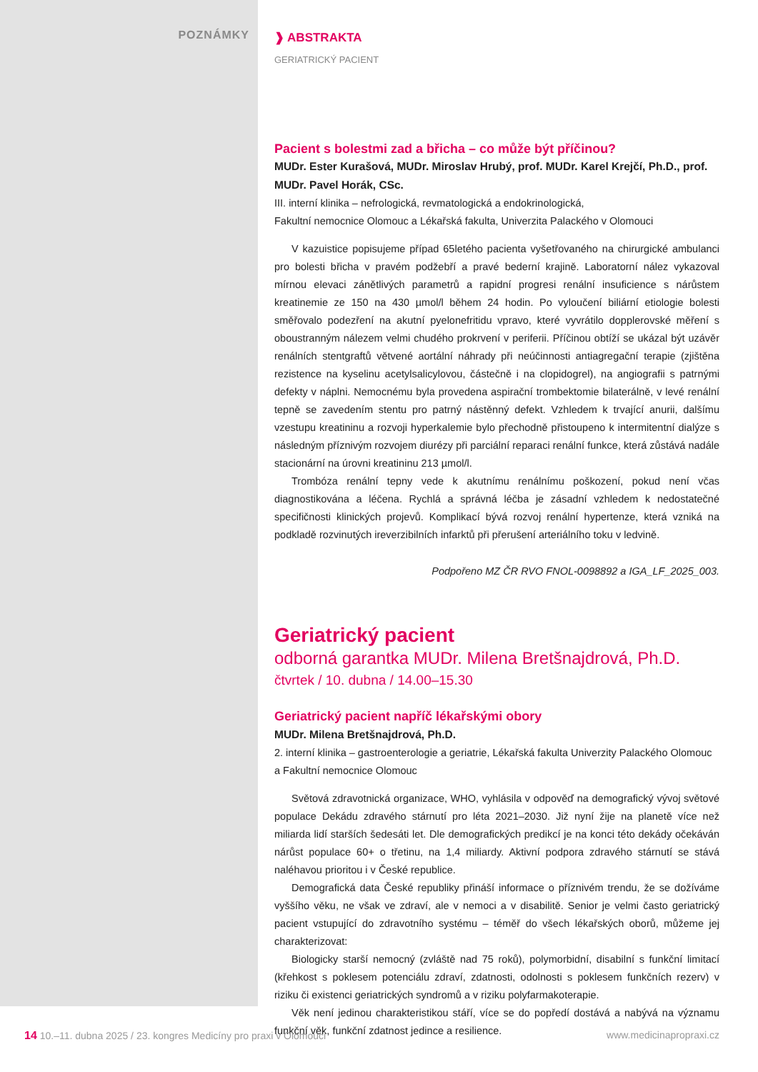POZNÁMKY
❱ ABSTRAKTA
GERIATRICKÝ PACIENT
Pacient s bolestmi zad a břicha – co může být příčinou?
MUDr. Ester Kurašová, MUDr. Miroslav Hrubý, prof. MUDr. Karel Krejčí, Ph.D., prof. MUDr. Pavel Horák, CSc.
III. interní klinika – nefrologická, revmatologická a endokrinologická,
Fakultní nemocnice Olomouc a Lékařská fakulta, Univerzita Palackého v Olomouci
V kazuistice popisujeme případ 65letého pacienta vyšetřovaného na chirurgické ambulanci pro bolesti břicha v pravém podžebří a pravé bederní krajině. Laboratorní nález vykazoval mírnou elevaci zánětlivých parametrů a rapidní progresi renální insuficience s nárůstem kreatinemie ze 150 na 430 µmol/l během 24 hodin. Po vyloučení biliární etiologie bolesti směřovalo podezření na akutní pyelonefritidu vpravo, které vyvrátilo dopplerovské měření s oboustranným nálezem velmi chudého prokrvení v periferii. Příčinou obtíží se ukázal být uzávěr renálních stentgraftů větvené aortální náhrady při neúčinnosti antiagregační terapie (zjištěna rezistence na kyselinu acetylsalicylovou, částečně i na clopidogrel), na angiografii s patrnými defekty v náplni. Nemocnému byla provedena aspirační trombektomie bilaterálně, v levé renální tepně se zavedením stentu pro patrný nástěnný defekt. Vzhledem k trvající anurii, dalšímu vzestupu kreatininu a rozvoji hyperkalemie bylo přechodně přistoupeno k intermitentní dialýze s následným příznivým rozvojem diurézy při parciální reparaci renální funkce, která zůstává nadále stacionární na úrovni kreatininu 213 µmol/l.
Trombóza renální tepny vede k akutnímu renálnímu poškození, pokud není včas diagnostikována a léčena. Rychlá a správná léčba je zásadní vzhledem k nedostatečné specifičnosti klinických projevů. Komplikací bývá rozvoj renální hypertenze, která vzniká na podkladě rozvinutých ireverzibilních infarktů při přerušení arteriálního toku v ledvině.
Podpořeno MZ ČR RVO FNOL-0098892 a IGA_LF_2025_003.
Geriatrický pacient
odborná garantka MUDr. Milena Bretšnajdrová, Ph.D.
čtvrtek / 10. dubna / 14.00–15.30
Geriatrický pacient napříč lékařskými obory
MUDr. Milena Bretšnajdrová, Ph.D.
2. interní klinika – gastroenterologie a geriatrie, Lékařská fakulta Univerzity Palackého Olomouc a Fakultní nemocnice Olomouc
Světová zdravotnická organizace, WHO, vyhlásila v odpověď na demografický vývoj světové populace Dekádu zdravého stárnutí pro léta 2021–2030. Již nyní žije na planetě více než miliarda lidí starších šedesáti let. Dle demografických predikcí je na konci této dekády očekáván nárůst populace 60+ o třetinu, na 1,4 miliardy. Aktivní podpora zdravého stárnutí se stává naléhavou prioritou i v České republice.
Demografická data České republiky přináší informace o příznivém trendu, že se dožíváme vyššího věku, ne však ve zdraví, ale v nemoci a v disabilitě. Senior je velmi často geriatrický pacient vstupující do zdravotního systému – téměř do všech lékařských oborů, můžeme jej charakterizovat:
Biologicky starší nemocný (zvláště nad 75 roků), polymorbidní, disabilní s funkční limitací (křehkost s poklesem potenciálu zdraví, zdatnosti, odolnosti s poklesem funkčních rezerv) v riziku či existenci geriatrických syndromů a v riziku polyfarmakoterapie.
Věk není jedinou charakteristikou stáří, více se do popředí dostává a nabývá na významu funkční věk, funkční zdatnost jedince a resilience.
14 10.–11. dubna 2025 / 23. kongres Medicíny pro praxi v Olomouci www.medicinapropraxi.cz